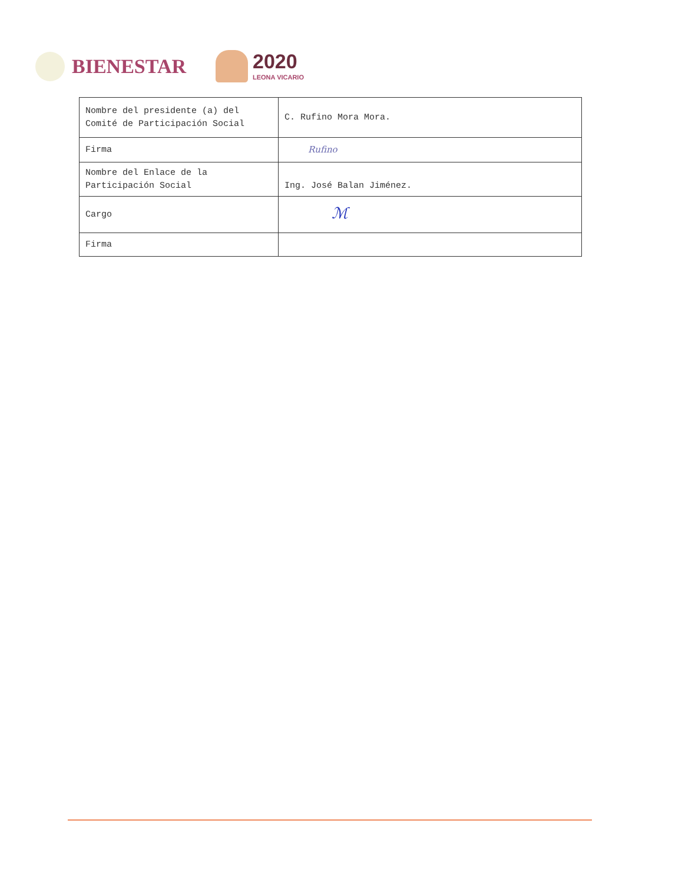BIENESTAR
2020
LEONA VICARIO
| Nombre del presidente (a) del Comité de Participación Social | C. Rufino Mora Mora. |
| Firma | Rufino |
| Nombre del Enlace de la Participación Social | Ing. José Balan Jiménez. |
| Cargo | ℳ |
| Firma | |